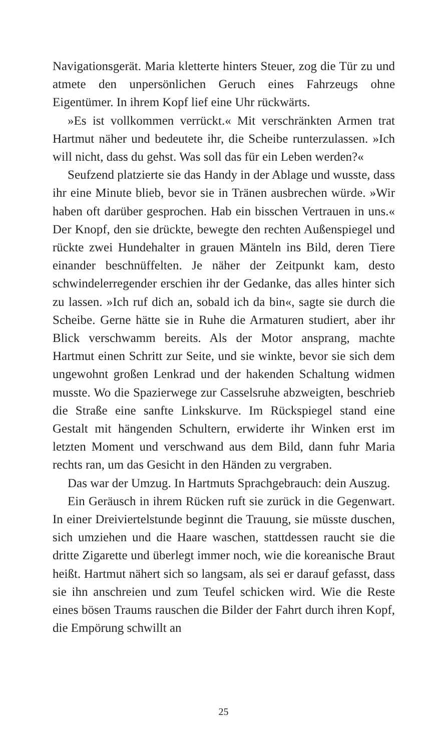Navigationsgerät. Maria kletterte hinters Steuer, zog die Tür zu und atmete den unpersönlichen Geruch eines Fahrzeugs ohne Eigentümer. In ihrem Kopf lief eine Uhr rückwärts.
»Es ist vollkommen verrückt.« Mit verschränkten Armen trat Hartmut näher und bedeutete ihr, die Scheibe runterzulassen. »Ich will nicht, dass du gehst. Was soll das für ein Leben werden?«
Seufzend platzierte sie das Handy in der Ablage und wusste, dass ihr eine Minute blieb, bevor sie in Tränen ausbrechen würde. »Wir haben oft darüber gesprochen. Hab ein bisschen Vertrauen in uns.« Der Knopf, den sie drückte, bewegte den rechten Außenspiegel und rückte zwei Hundehalter in grauen Mänteln ins Bild, deren Tiere einander beschnüffelten. Je näher der Zeitpunkt kam, desto schwindelerregender erschien ihr der Gedanke, das alles hinter sich zu lassen. »Ich ruf dich an, sobald ich da bin«, sagte sie durch die Scheibe. Gerne hätte sie in Ruhe die Armaturen studiert, aber ihr Blick verschwamm bereits. Als der Motor ansprang, machte Hartmut einen Schritt zur Seite, und sie winkte, bevor sie sich dem ungewohnt großen Lenkrad und der hakenden Schaltung widmen musste. Wo die Spazierwege zur Casselsruhe abzweigten, beschrieb die Straße eine sanfte Linkskurve. Im Rückspiegel stand eine Gestalt mit hängenden Schultern, erwiderte ihr Winken erst im letzten Moment und verschwand aus dem Bild, dann fuhr Maria rechts ran, um das Gesicht in den Händen zu vergraben.
Das war der Umzug. In Hartmuts Sprachgebrauch: dein Auszug.
Ein Geräusch in ihrem Rücken ruft sie zurück in die Gegenwart. In einer Dreiviertelstunde beginnt die Trauung, sie müsste duschen, sich umziehen und die Haare waschen, stattdessen raucht sie die dritte Zigarette und überlegt immer noch, wie die koreanische Braut heißt. Hartmut nähert sich so langsam, als sei er darauf gefasst, dass sie ihn anschreien und zum Teufel schicken wird. Wie die Reste eines bösen Traums rauschen die Bilder der Fahrt durch ihren Kopf, die Empörung schwillt an
25